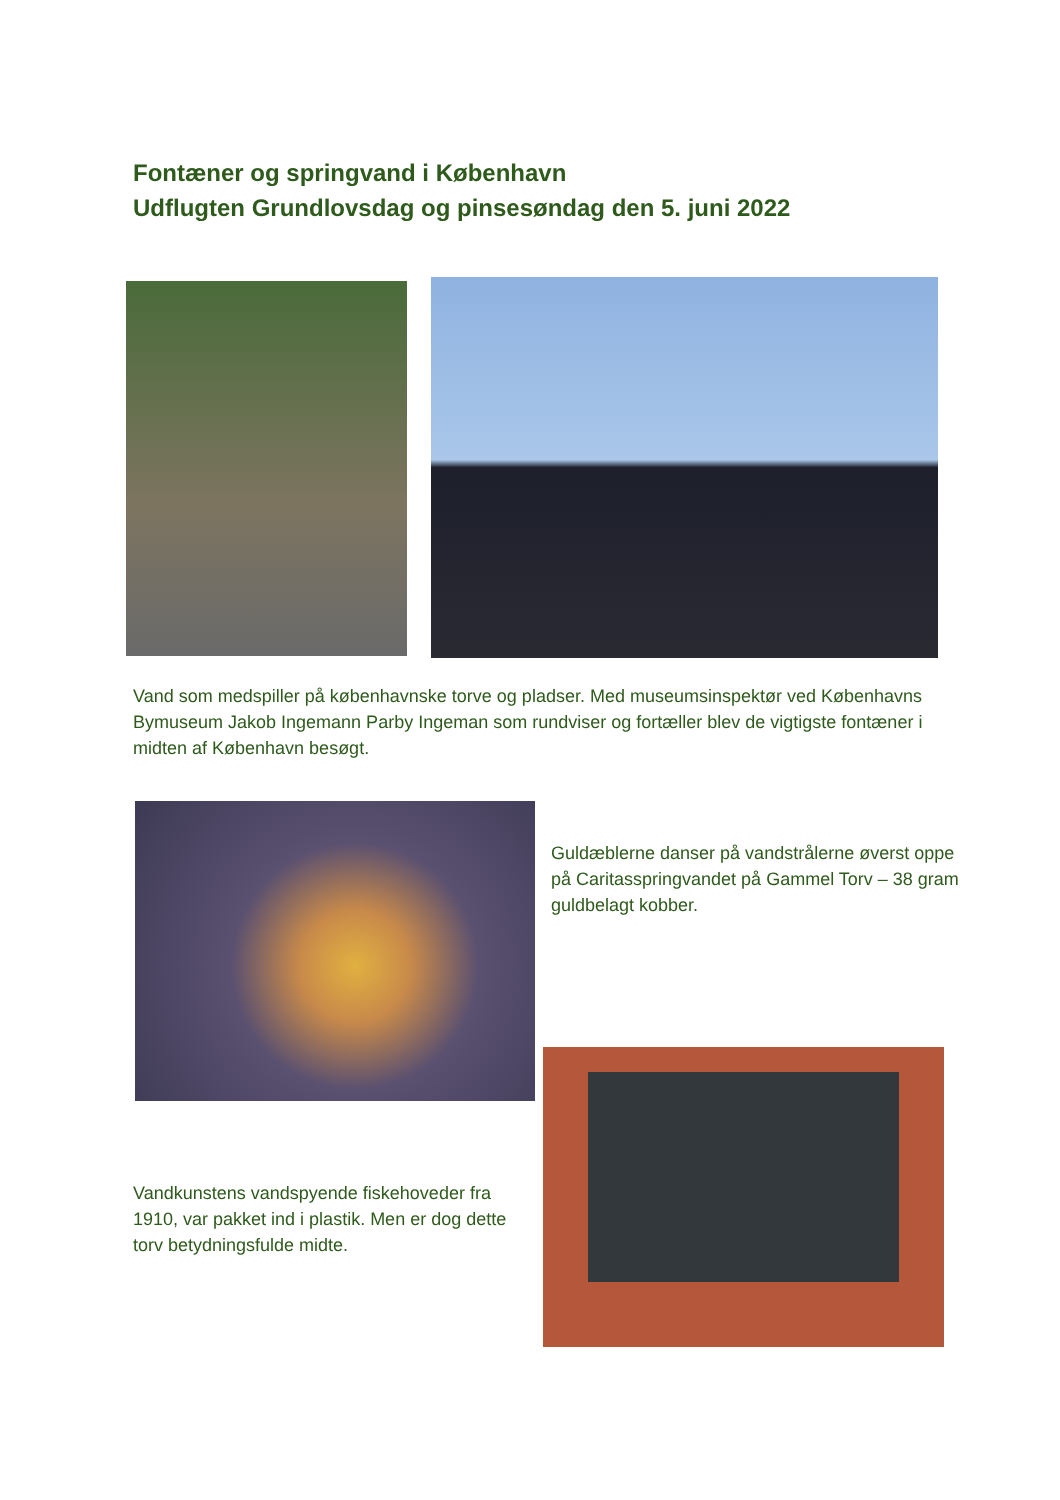Fontæner og springvand i København
Udflugten Grundlovsdag og pinsesøndag den 5. juni 2022
Vand som medspiller på københavnske torve og pladser. Med museumsinspektør ved Københavns Bymuseum Jakob Ingemann Parby Ingeman som rundviser og fortæller blev de vigtigste fontæner i midten af København besøgt.
Guldæblerne danser på vandstrålerne øverst oppe på Caritasspringvandet på Gammel Torv – 38 gram guldbelagt kobber.
Vandkunstens vandspyende fiskehoveder fra 1910, var pakket ind i plastik. Men er dog dette torv betydningsfulde midte.